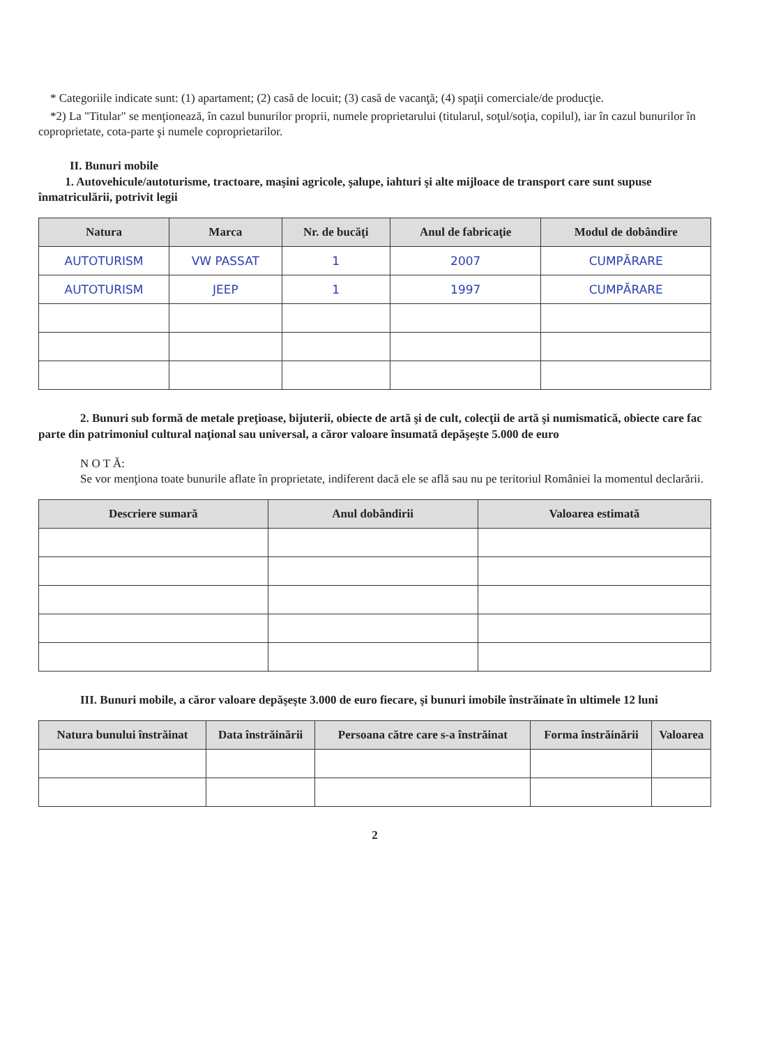* Categoriile indicate sunt: (1) apartament; (2) casă de locuit; (3) casă de vacanţă; (4) spaţii comerciale/de producţie.
*2) La "Titular" se menţionează, în cazul bunurilor proprii, numele proprietarului (titularul, soţul/soţia, copilul), iar în cazul bunurilor în coproprietate, cota-parte şi numele coproprietarilor.
II. Bunuri mobile
1. Autovehicule/autoturisme, tractoare, maşini agricole, şalupe, iahturi şi alte mijloace de transport care sunt supuse înmatriculării, potrivit legii
| Natura | Marca | Nr. de bucăţi | Anul de fabricaţie | Modul de dobândire |
| --- | --- | --- | --- | --- |
| AUTOTURISM | VW PASSAT | 1 | 2007 | CUMPĂRARE |
| AUTOTURISM | JEEP | 1 | 1997 | CUMPĂRARE |
2. Bunuri sub formă de metale preţioase, bijuterii, obiecte de artă şi de cult, colecţii de artă şi numismatică, obiecte care fac parte din patrimoniul cultural naţional sau universal, a căror valoare însumată depăşeşte 5.000 de euro
N O T Ă:
Se vor menţiona toate bunurile aflate în proprietate, indiferent dacă ele se află sau nu pe teritoriul României la momentul declarării.
| Descriere sumară | Anul dobândirii | Valoarea estimată |
| --- | --- | --- |
III. Bunuri mobile, a căror valoare depăşeşte 3.000 de euro fiecare, şi bunuri imobile înstrăinate în ultimele 12 luni
| Natura bunului înstrăinat | Data înstrăinării | Persoana către care s-a înstrăinat | Forma înstrăinării | Valoarea |
| --- | --- | --- | --- | --- |
2